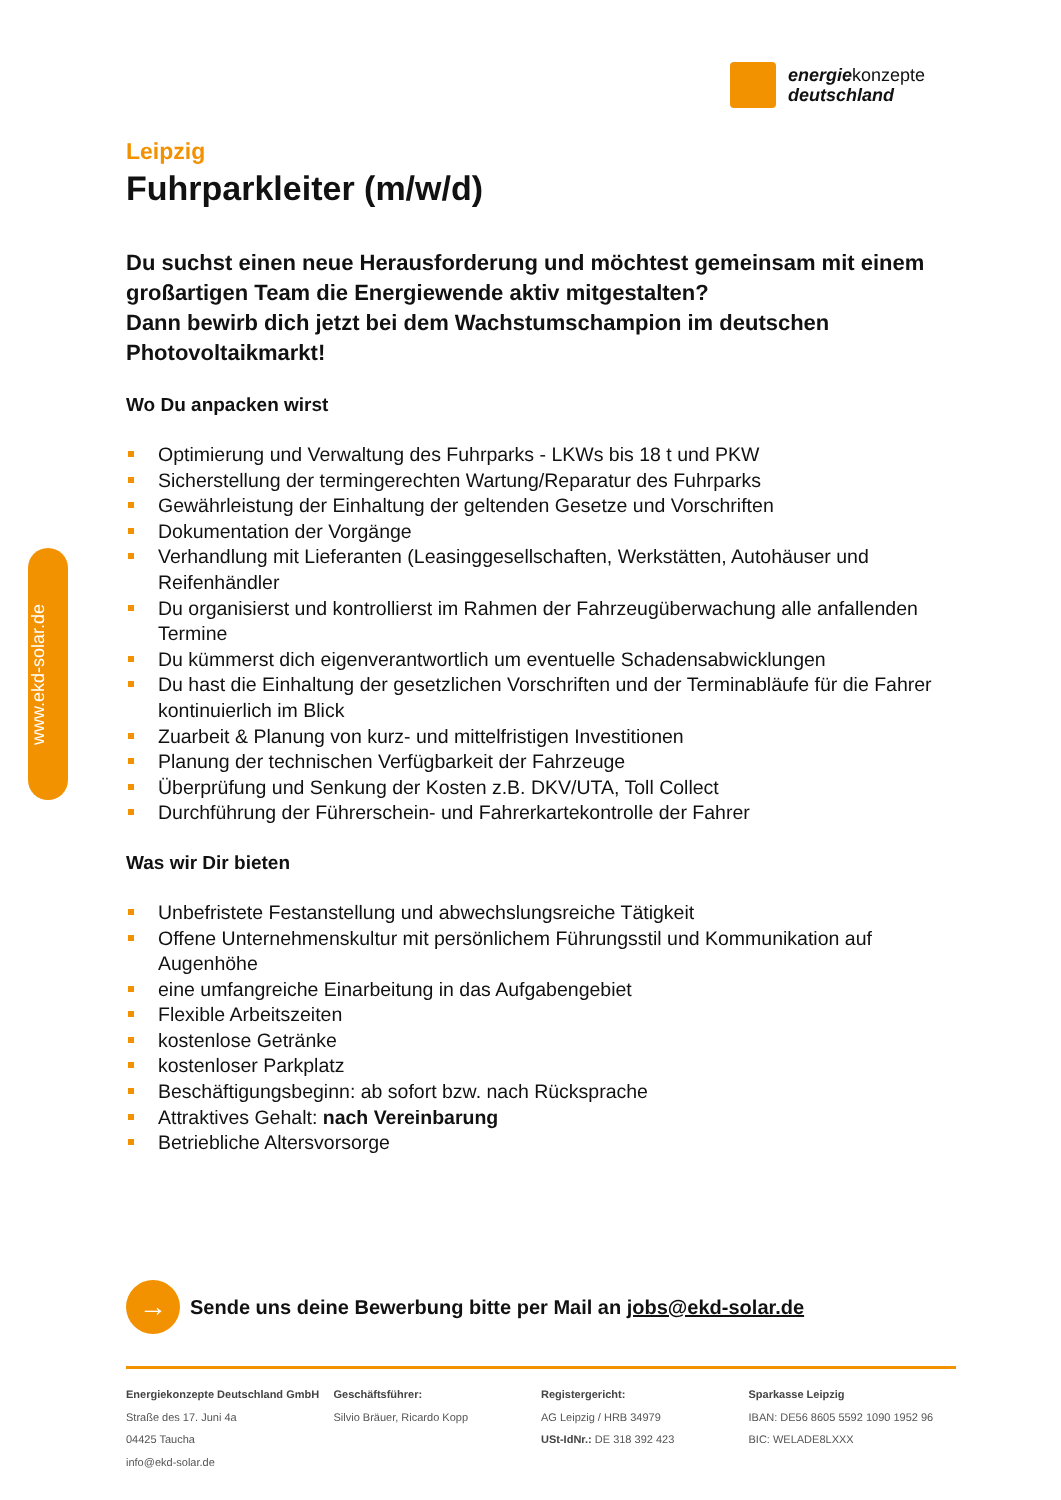energiekonzepte
deutschland
www.ekd-solar.de
Leipzig
Fuhrparkleiter (m/w/d)
Du suchst einen neue Herausforderung und möchtest gemeinsam mit einem großartigen Team die Energiewende aktiv mitgestalten?
Dann bewirb dich jetzt bei dem Wachstumschampion im deutschen Photovoltaikmarkt!
Wo Du anpacken wirst
Optimierung und Verwaltung des Fuhrparks - LKWs bis 18 t und PKW
Sicherstellung der termingerechten Wartung/Reparatur des Fuhrparks
Gewährleistung der Einhaltung der geltenden Gesetze und Vorschriften
Dokumentation der Vorgänge
Verhandlung mit Lieferanten (Leasinggesellschaften, Werkstätten, Autohäuser und Reifenhändler
Du organisierst und kontrollierst im Rahmen der Fahrzeugüberwachung alle anfallenden Termine
Du kümmerst dich eigenverantwortlich um eventuelle Schadensabwicklungen
Du hast die Einhaltung der gesetzlichen Vorschriften und der Terminabläufe für die Fahrer kontinuierlich im Blick
Zuarbeit & Planung von kurz- und mittelfristigen Investitionen
Planung der technischen Verfügbarkeit der Fahrzeuge
Überprüfung und Senkung der Kosten z.B. DKV/UTA, Toll Collect
Durchführung der Führerschein- und Fahrerkartekontrolle der Fahrer
Was wir Dir bieten
Unbefristete Festanstellung und abwechslungsreiche Tätigkeit
Offene Unternehmenskultur mit persönlichem Führungsstil und Kommunikation auf Augenhöhe
eine umfangreiche Einarbeitung in das Aufgabengebiet
Flexible Arbeitszeiten
kostenlose Getränke
kostenloser Parkplatz
Beschäftigungsbeginn: ab sofort bzw. nach Rücksprache
Attraktives Gehalt: nach Vereinbarung
Betriebliche Altersvorsorge
→
Sende uns deine Bewerbung bitte per Mail an jobs@ekd-solar.de
Energiekonzepte Deutschland GmbH
Straße des 17. Juni 4a
04425 Taucha
info@ekd-solar.de
Geschäftsführer:
Silvio Bräuer, Ricardo Kopp
Registergericht:
AG Leipzig / HRB 34979
USt-IdNr.: DE 318 392 423
Sparkasse Leipzig
IBAN: DE56 8605 5592 1090 1952 96
BIC: WELADE8LXXX